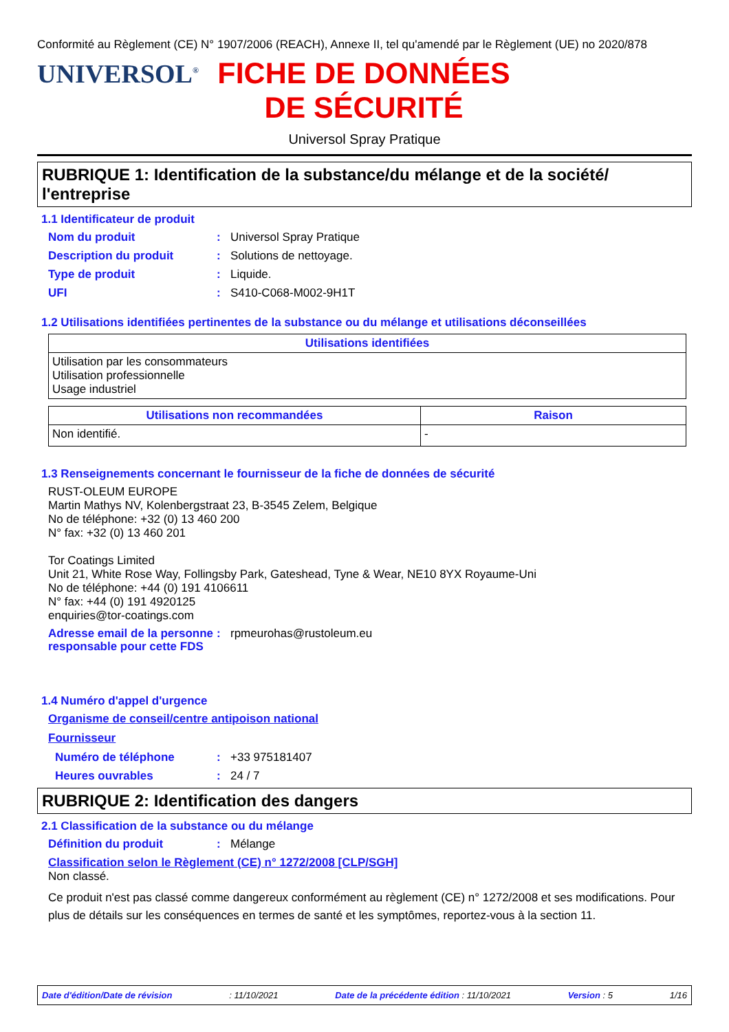Conformité au Règlement (CE) N° 1907/2006 (REACH), Annexe II, tel qu'amendé par le Règlement (UE) no 2020/878
UNIVERSOL<sup>®</sup>
FICHE DE DONNÉES DE SÉCURITÉ
Universol Spray Pratique
RUBRIQUE 1: Identification de la substance/du mélange et de la société/ l'entreprise
1.1 Identificateur de produit
Nom du produit: Universol Spray Pratique
Description du produit: Solutions de nettoyage.
Type de produit: Liquide.
UFI: S410-C068-M002-9H1T
1.2 Utilisations identifiées pertinentes de la substance ou du mélange et utilisations déconseillées
| Utilisations identifiées |
| --- |
| Utilisation par les consommateurs Utilisation professionnelle Usage industriel |
| Utilisations non recommandées | Raison |
| --- | --- |
| Non identifié. | - |
1.3 Renseignements concernant le fournisseur de la fiche de données de sécurité
RUST-OLEUM EUROPE
Martin Mathys NV, Kolenbergstraat 23, B-3545 Zelem, Belgique
No de téléphone: +32 (0) 13 460 200
N° fax: +32 (0) 13 460 201
Tor Coatings Limited
Unit 21, White Rose Way, Follingsby Park, Gateshead, Tyne & Wear, NE10 8YX Royaume-Uni
No de téléphone: +44 (0) 191 4106611
N° fax: +44 (0) 191 4920125
enquiries@tor-coatings.com
Adresse email de la personne responsable pour cette FDS: rpmeurohas@rustoleum.eu
1.4 Numéro d'appel d'urgence
Organisme de conseil/centre antipoison national
Fournisseur
Numéro de téléphone: +33 975181407
Heures ouvrables: 24 / 7
RUBRIQUE 2: Identification des dangers
2.1 Classification de la substance ou du mélange
Définition du produit: Mélange
Classification selon le Règlement (CE) n° 1272/2008 [CLP/SGH]
Non classé.
Ce produit n'est pas classé comme dangereux conformément au règlement (CE) n° 1272/2008 et ses modifications. Pour plus de détails sur les conséquences en termes de santé et les symptômes, reportez-vous à la section 11.
Date d'édition/Date de révision: 11/10/2021 Date de la précédente édition : 11/10/2021 Version : 5 1/16